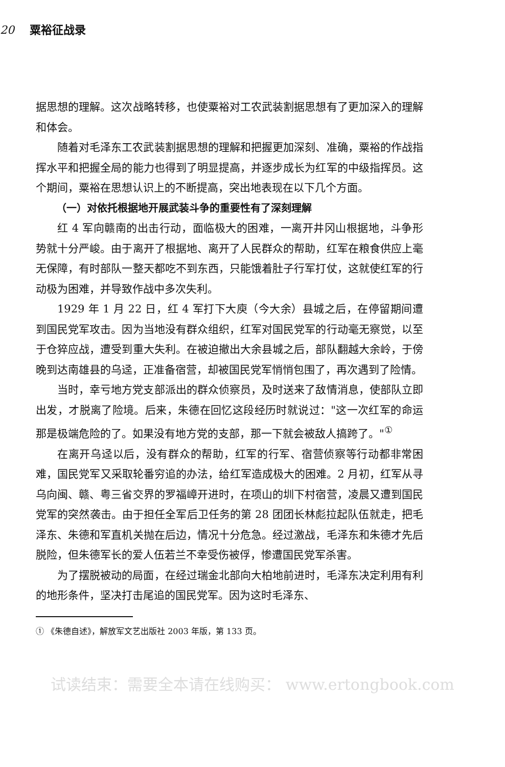20 粟裕征战录
据思想的理解。这次战略转移，也使粟裕对工农武装割据思想有了更加深入的理解和体会。
随着对毛泽东工农武装割据思想的理解和把握更加深刻、准确，粟裕的作战指挥水平和把握全局的能力也得到了明显提高，并逐步成长为红军的中级指挥员。这个期间，粟裕在思想认识上的不断提高，突出地表现在以下几个方面。
（一）对依托根据地开展武装斗争的重要性有了深刻理解
红 4 军向赣南的出击行动，面临极大的困难，一离开井冈山根据地，斗争形势就十分严峻。由于离开了根据地、离开了人民群众的帮助，红军在粮食供应上毫无保障，有时部队一整天都吃不到东西，只能饿着肚子行军打仗，这就使红军的行动极为困难，并导致作战中多次失利。
1929 年 1 月 22 日，红 4 军打下大庾（今大余）县城之后，在停留期间遭到国民党军攻击。因为当地没有群众组织，红军对国民党军的行动毫无察觉，以至于仓猝应战，遭受到重大失利。在被迫撤出大余县城之后，部队翻越大余岭，于傍晚到达南雄县的乌迳，正准备宿营，却被国民党军悄悄包围了，再次遇到了险情。
当时，幸亏地方党支部派出的群众侦察员，及时送来了敌情消息，使部队立即出发，才脱离了险境。后来，朱德在回忆这段经历时就说过："这一次红军的命运那是极端危险的了。如果没有地方党的支部，那一下就会被敌人搞跨了。"<sup>①</sup>
在离开乌迳以后，没有群众的帮助，红军的行军、宿营侦察等行动都非常困难，国民党军又采取轮番穷追的办法，给红军造成极大的困难。2 月初，红军从寻乌向闽、赣、粤三省交界的罗福嶂开进时，在项山的圳下村宿营，凌晨又遭到国民党军的突然袭击。由于担任全军后卫任务的第 28 团团长林彪拉起队伍就走，把毛泽东、朱德和军直机关抛在后边，情况十分危急。经过激战，毛泽东和朱德才先后脱险，但朱德军长的爱人伍若兰不幸受伤被俘，惨遭国民党军杀害。
为了摆脱被动的局面，在经过瑞金北部向大柏地前进时，毛泽东决定利用有利的地形条件，坚决打击尾追的国民党军。因为这时毛泽东、
① 《朱德自述》，解放军文艺出版社 2003 年版，第 133 页。
试读结束：需要全本请在线购买： www.ertongbook.com